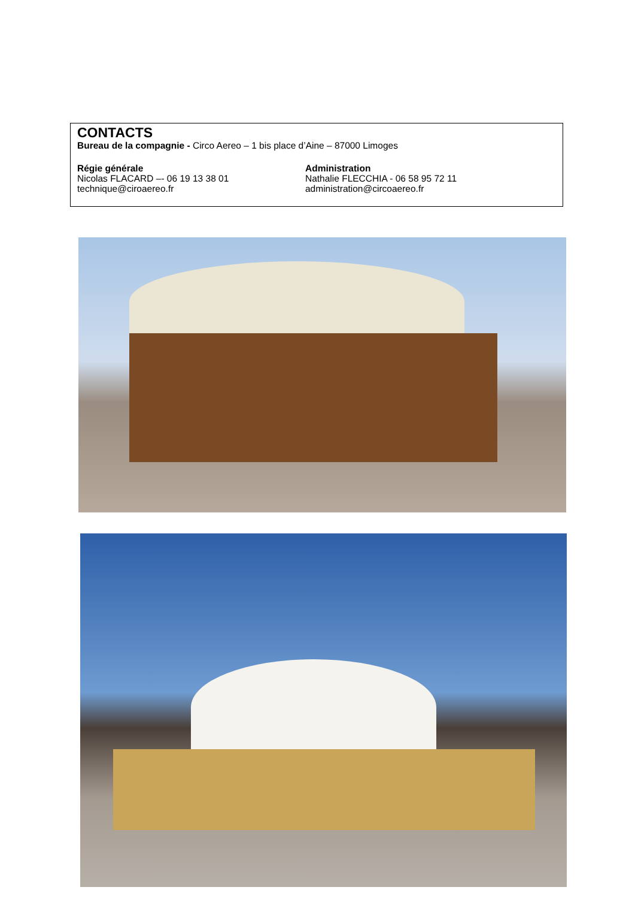CONTACTS
Bureau de la compagnie - Circo Aereo – 1 bis place d’Aine – 87000 Limoges
Régie générale
Nicolas FLACARD –- 06 19 13 38 01
technique@ciroaereo.fr
Administration
Nathalie FLECCHIA - 06 58 95 72 11
administration@circoaereo.fr